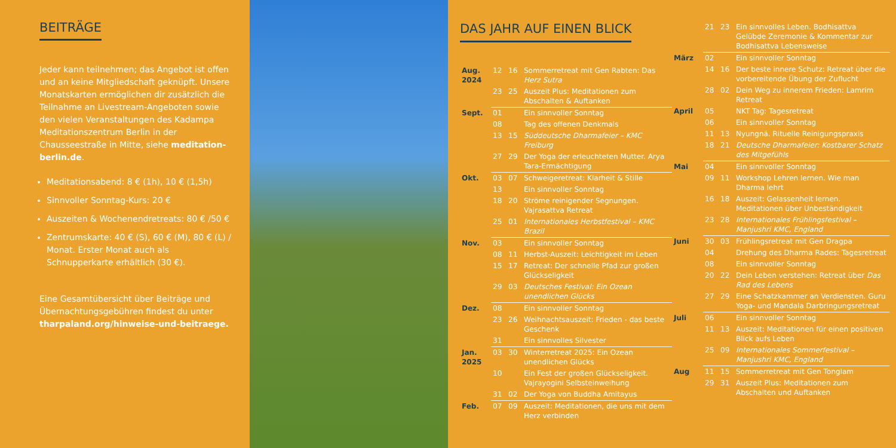BEITRÄGE
Jeder kann teilnehmen; das Angebot ist offen und an keine Mitgliedschaft geknüpft. Unsere Monatskarten ermöglichen dir zusätzlich die Teilnahme an Livestream-Angeboten sowie den vielen Veranstaltungen des Kadampa Meditationszentrum Berlin in der Chausseestraße in Mitte, siehe meditation-berlin.de.
Meditationsabend: 8 € (1h), 10 € (1,5h)
Sinnvoller Sonntag-Kurs: 20 €
Auszeiten & Wochenendretreats: 80 € /50 €
Zentrumskarte: 40 € (S), 60 € (M), 80 € (L) / Monat. Erster Monat auch als Schnupperkarte erhältlich (30 €).
Eine Gesamtübersicht über Beiträge und Übernachtungsgebühren findest du unter tharpaland.org/hinweise-und-beitraege.
DAS JAHR AUF EINEN BLICK
| Aug. 2024 | 12 | 16 | Sommerretreat mit Gen Rabten: Das Herz Sutra |
| | 23 | 25 | Auszeit Plus: Meditationen zum Abschalten & Auftanken |
| Sept. | 01 | | Ein sinnvoller Sonntag |
| | 08 | | Tag des offenen Denkmals |
| | 13 | 15 | Süddeutsche Dharmafeier – KMC Freiburg |
| | 27 | 29 | Der Yoga der erleuchteten Mutter. Arya Tara-Ermächtigung |
| Okt. | 03 | 07 | Schweigeretreat: Klarheit & Stille |
| | 13 | | Ein sinnvoller Sonntag |
| | 18 | 20 | Ströme reinigender Segnungen. Vajrasattva Retreat |
| | 25 | 01 | Internationales Herbstfestival – KMC Brazil |
| Nov. | 03 | | Ein sinnvoller Sonntag |
| | 08 | 11 | Herbst-Auszeit: Leichtigkeit im Leben |
| | 15 | 17 | Retreat: Der schnelle Pfad zur großen Glückseligkeit |
| | 29 | 03 | Deutsches Festival: Ein Ozean unendlichen Glücks |
| Dez. | 08 | | Ein sinnvoller Sonntag |
| | 23 | 26 | Weihnachtsauszeit: Frieden - das beste Geschenk |
| | 31 | | Ein sinnvolles Silvester |
| Jan. 2025 | 03 | 30 | Winterretreat 2025: Ein Ozean unendlichen Glücks |
| | 10 | | Ein Fest der großen Glückseligkeit. Vajrayogini Selbsteinweihung |
| | 31 | 02 | Der Yoga von Buddha Amitayus |
| Feb. | 07 | 09 | Auszeit: Meditationen, die uns mit dem Herz verbinden |
| | 21 | 23 | Ein sinnvolles Leben. Bodhisattva Gelübde Zeremonie & Kommentar zur Bodhisattva Lebensweise |
| März | 02 | | Ein sinnvoller Sonntag |
| | 14 | 16 | Der beste innere Schutz: Retreat über die vorbereitende Übung der Zuflucht |
| | 28 | 02 | Dein Weg zu innerem Frieden: Lamrim Retreat |
| April | 05 | | NKT Tag: Tagesretreat |
| | 06 | | Ein sinnvoller Sonntag |
| | 11 | 13 | Nyungnä. Rituelle Reinigungspraxis |
| | 18 | 21 | Deutsche Dharmafeier: Kostbarer Schatz des Mitgefühls |
| Mai | 04 | | Ein sinnvoller Sonntag |
| | 09 | 11 | Workshop Lehren lernen. Wie man Dharma lehrt |
| | 16 | 18 | Auszeit: Gelassenheit lernen. Meditationen über Unbeständigkeit |
| | 23 | 28 | Internationales Frühlingsfestival – Manjushri KMC, England |
| Juni | 30 | 03 | Frühlingsretreat mit Gen Dragpa |
| | 04 | | Drehung des Dharma Rades: Tagesretreat |
| | 08 | | Ein sinnvoller Sonntag |
| | 20 | 22 | Dein Leben verstehen: Retreat über Das Rad des Lebens |
| | 27 | 29 | Eine Schatzkammer an Verdiensten. Guru Yoga- und Mandala Darbringungsretreat |
| Juli | 06 | | Ein sinnvoller Sonntag |
| | 11 | 13 | Auszeit: Meditationen für einen positiven Blick aufs Leben |
| | 25 | 09 | Internationales Sommerfestival – Manjushri KMC, England |
| Aug | 11 | 15 | Sommerretreat mit Gen Tonglam |
| | 29 | 31 | Auszeit Plus: Meditationen zum Abschalten und Auftanken |